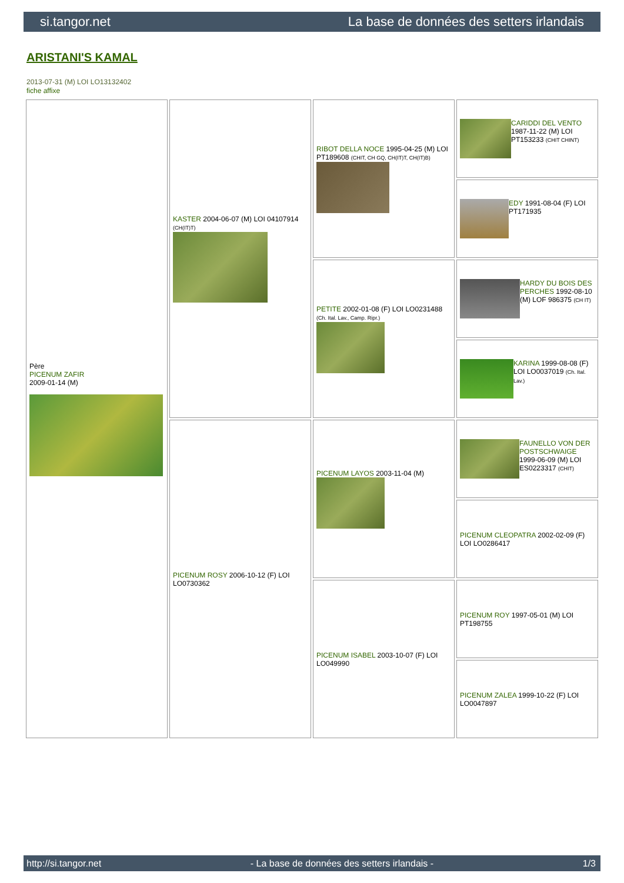si.tangor.net La base de données des setters irlandais
ARISTANI'S KAMAL
2013-07-31 (M) LOI LO13132402
fiche affixe
| Père PICENUM ZAFIR 2009-01-14 (M) | KASTER 2004-06-07 (M) LOI 04107914 (CH(IT)T) | RIBOT DELLA NOCE 1995-04-25 (M) LOI PT189608 (CHIT, CH GQ, CH(IT)T, CH(IT)B) | CARIDDI DEL VENTO 1987-11-22 (M) LOI PT153233 (CHIT CHINT) |
| | | | EDY 1991-08-04 (F) LOI PT171935 |
| | | PETITE 2002-01-08 (F) LOI LO0231488 (Ch. Ital. Lav., Camp. Ripr.) | HARDY DU BOIS DES PERCHES 1992-08-10 (M) LOF 986375 (CH IT) |
| | | | KARINA 1999-08-08 (F) LOI LO0037019 (Ch. Ital. Lav.) |
| | PICENUM ROSY 2006-10-12 (F) LOI LO0730362 | PICENUM LAYOS 2003-11-04 (M) | FAUNELLO VON DER POSTSCHWAIGE 1999-06-09 (M) LOI ES0223317 (CHIT) |
| | | | PICENUM CLEOPATRA 2002-02-09 (F) LOI LO0286417 |
| | | PICENUM ISABEL 2003-10-07 (F) LOI LO049990 | PICENUM ROY 1997-05-01 (M) LOI PT198755 |
| | | | PICENUM ZALEA 1999-10-22 (F) LOI LO0047897 |
http://si.tangor.net - La base de données des setters irlandais - 1/3